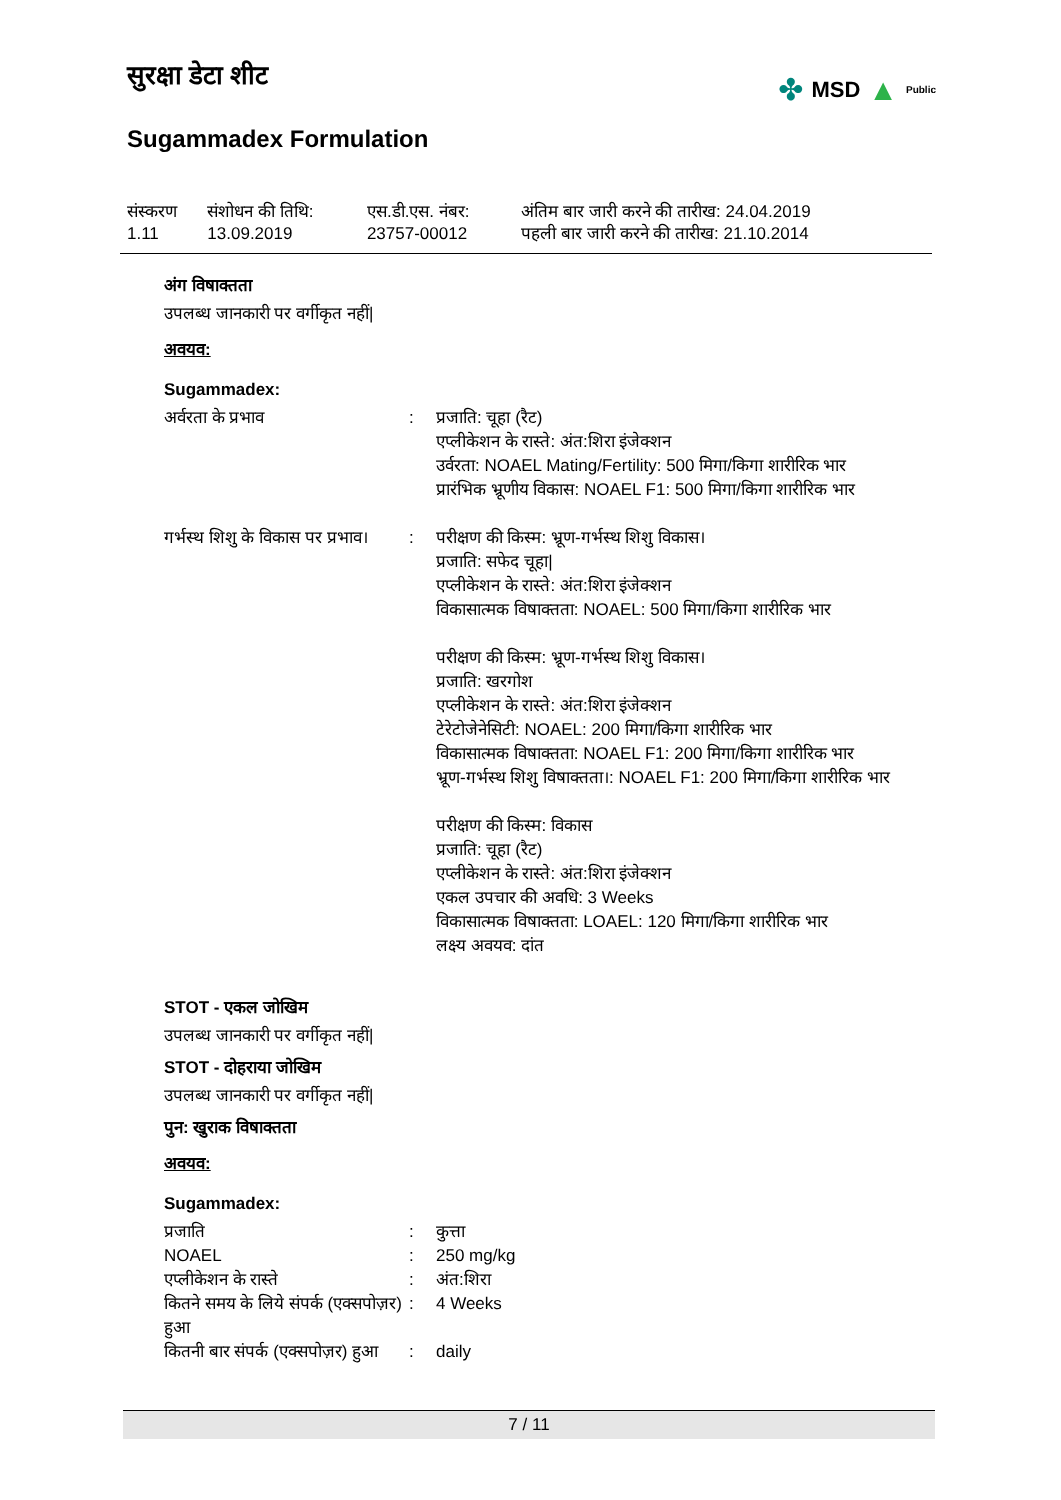सुरक्षा डेटा शीट
✤ MSD ▲ Public
Sugammadex Formulation
| संस्करण 1.11 | संशोधन की तिथि: 13.09.2019 | एस.डी.एस. नंबर: 23757-00012 | अंतिम बार जारी करने की तारीख: 24.04.2019 पहली बार जारी करने की तारीख: 21.10.2014 |
अंग विषाक्तता
उपलब्ध जानकारी पर वर्गीकृत नहीं|
अवयव:
Sugammadex:
| अर्वरता के प्रभाव | : | प्रजाति: चूहा (रैट) एप्लीकेशन के रास्ते: अंत:शिरा इंजेक्शन उर्वरता: NOAEL Mating/Fertility: 500 मिगा/किगा शारीरिक भार प्रारंभिक भ्रूणीय विकास: NOAEL F1: 500 मिगा/किगा शारीरिक भार |
| गर्भस्थ शिशु के विकास पर प्रभाव। | : | परीक्षण की किस्म: भ्रूण-गर्भस्थ शिशु विकास। प्रजाति: सफेद चूहा/ एप्लीकेशन के रास्ते: अंत:शिरा इंजेक्शन विकासात्मक विषाक्तता: NOAEL: 500 मिगा/किगा शारीरिक भार परीक्षण की किस्म: भ्रूण-गर्भस्थ शिशु विकास। प्रजाति: खरगोश एप्लीकेशन के रास्ते: अंत:शिरा इंजेक्शन टेरेटोजेनेसिटी: NOAEL: 200 मिगा/किगा शारीरिक भार विकासात्मक विषाक्तता: NOAEL F1: 200 मिगा/किगा शारीरिक भार भ्रूण-गर्भस्थ शिशु विषाक्तता।: NOAEL F1: 200 मिगा/किगा शारीरिक भार परीक्षण की किस्म: विकास प्रजाति: चूहा (रैट) एप्लीकेशन के रास्ते: अंत:शिरा इंजेक्शन एकल उपचार की अवधि: 3 Weeks विकासात्मक विषाक्तता: LOAEL: 120 मिगा/किगा शारीरिक भार लक्ष्य अवयव: दांत |
STOT - एकल जोखिम
उपलब्ध जानकारी पर वर्गीकृत नहीं|
STOT - दोहराया जोखिम
उपलब्ध जानकारी पर वर्गीकृत नहीं|
पुन: खुराक विषाक्तता
अवयव:
Sugammadex:
| प्रजाति | : | कुत्ता |
| NOAEL | : | 250 mg/kg |
| एप्लीकेशन के रास्ते | : | अंत:शिरा |
| कितने समय के लिये संपर्क (एक्सपोज़र) हुआ | : | 4 Weeks |
| कितनी बार संपर्क (एक्सपोज़र) हुआ | : | daily |
7 / 11